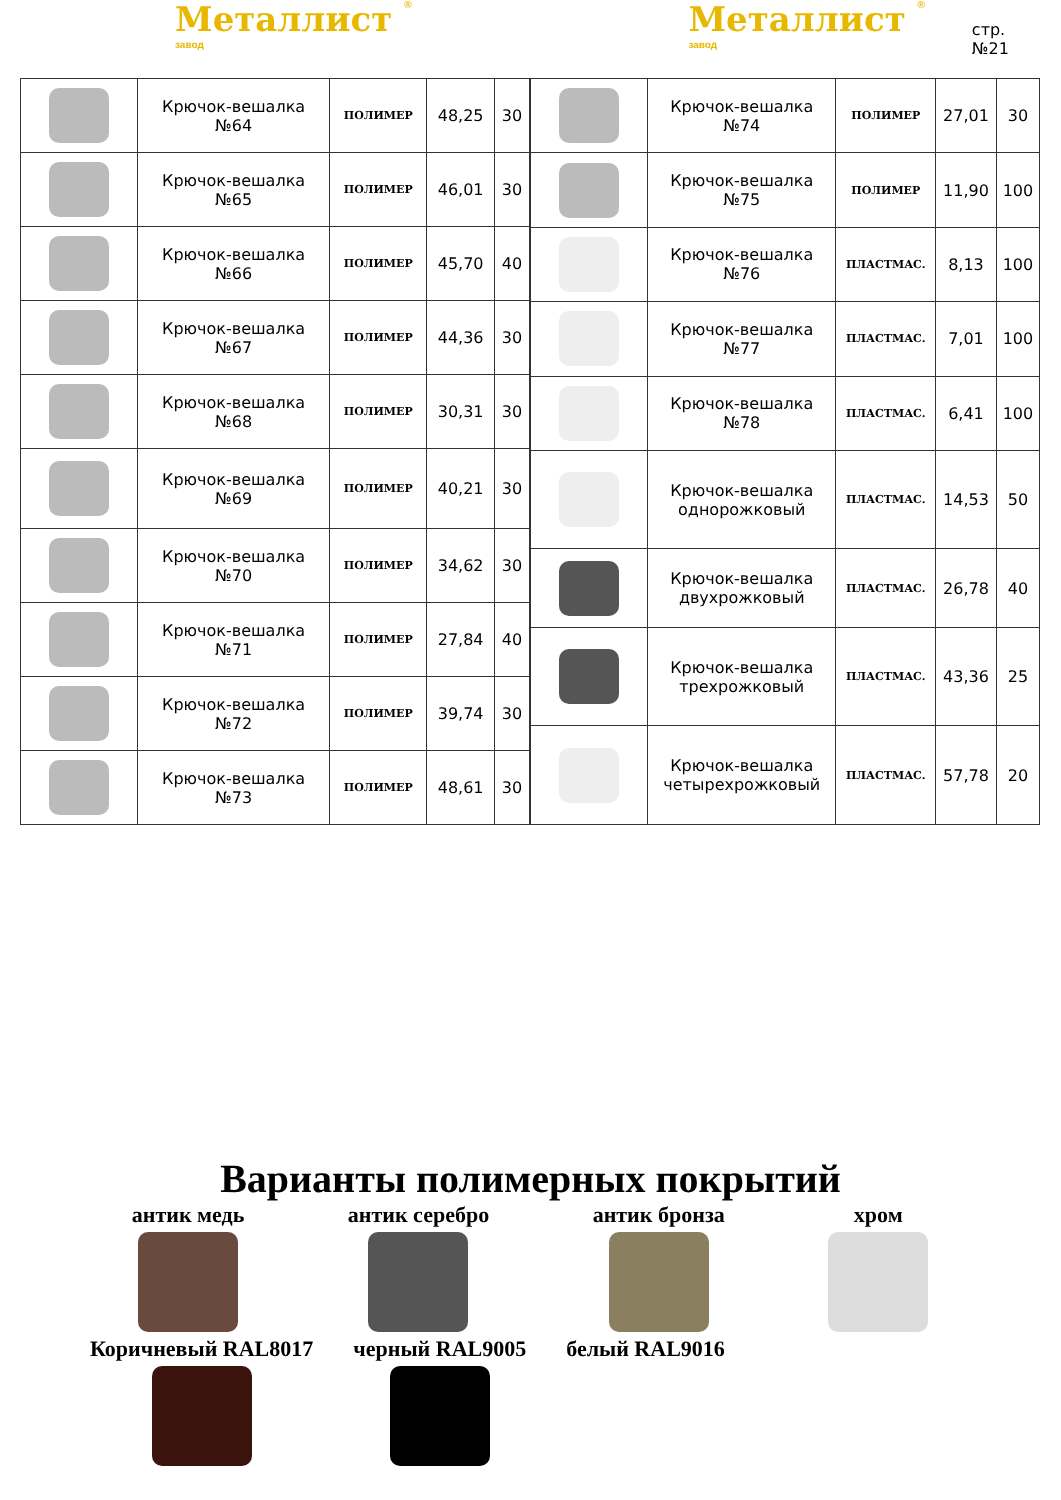Металлист ® завод
Металлист ® завод
стр.№21
| | Крючок-вешалка №64 | ПОЛИМЕР | 48,25 | 30 |
| | Крючок-вешалка №65 | ПОЛИМЕР | 46,01 | 30 |
| | Крючок-вешалка №66 | ПОЛИМЕР | 45,70 | 40 |
| | Крючок-вешалка №67 | ПОЛИМЕР | 44,36 | 30 |
| | Крючок-вешалка №68 | ПОЛИМЕР | 30,31 | 30 |
| | Крючок-вешалка №69 | ПОЛИМЕР | 40,21 | 30 |
| | Крючок-вешалка №70 | ПОЛИМЕР | 34,62 | 30 |
| | Крючок-вешалка №71 | ПОЛИМЕР | 27,84 | 40 |
| | Крючок-вешалка №72 | ПОЛИМЕР | 39,74 | 30 |
| | Крючок-вешалка №73 | ПОЛИМЕР | 48,61 | 30 |
| | Крючок-вешалка №74 | ПОЛИМЕР | 27,01 | 30 |
| | Крючок-вешалка №75 | ПОЛИМЕР | 11,90 | 100 |
| | Крючок-вешалка №76 | ПЛАСТМАС. | 8,13 | 100 |
| | Крючок-вешалка №77 | ПЛАСТМАС. | 7,01 | 100 |
| | Крючок-вешалка №78 | ПЛАСТМАС. | 6,41 | 100 |
| | Крючок-вешалка однорожковый | ПЛАСТМАС. | 14,53 | 50 |
| | Крючок-вешалка двухрожковый | ПЛАСТМАС. | 26,78 | 40 |
| | Крючок-вешалка трехрожковый | ПЛАСТМАС. | 43,36 | 25 |
| | Крючок-вешалка четырехрожковый | ПЛАСТМАС. | 57,78 | 20 |
Варианты полимерных покрытий
антик медь антик серебро антик бронза хром
Коричневый RAL8017 черный RAL9005 белый RAL9016